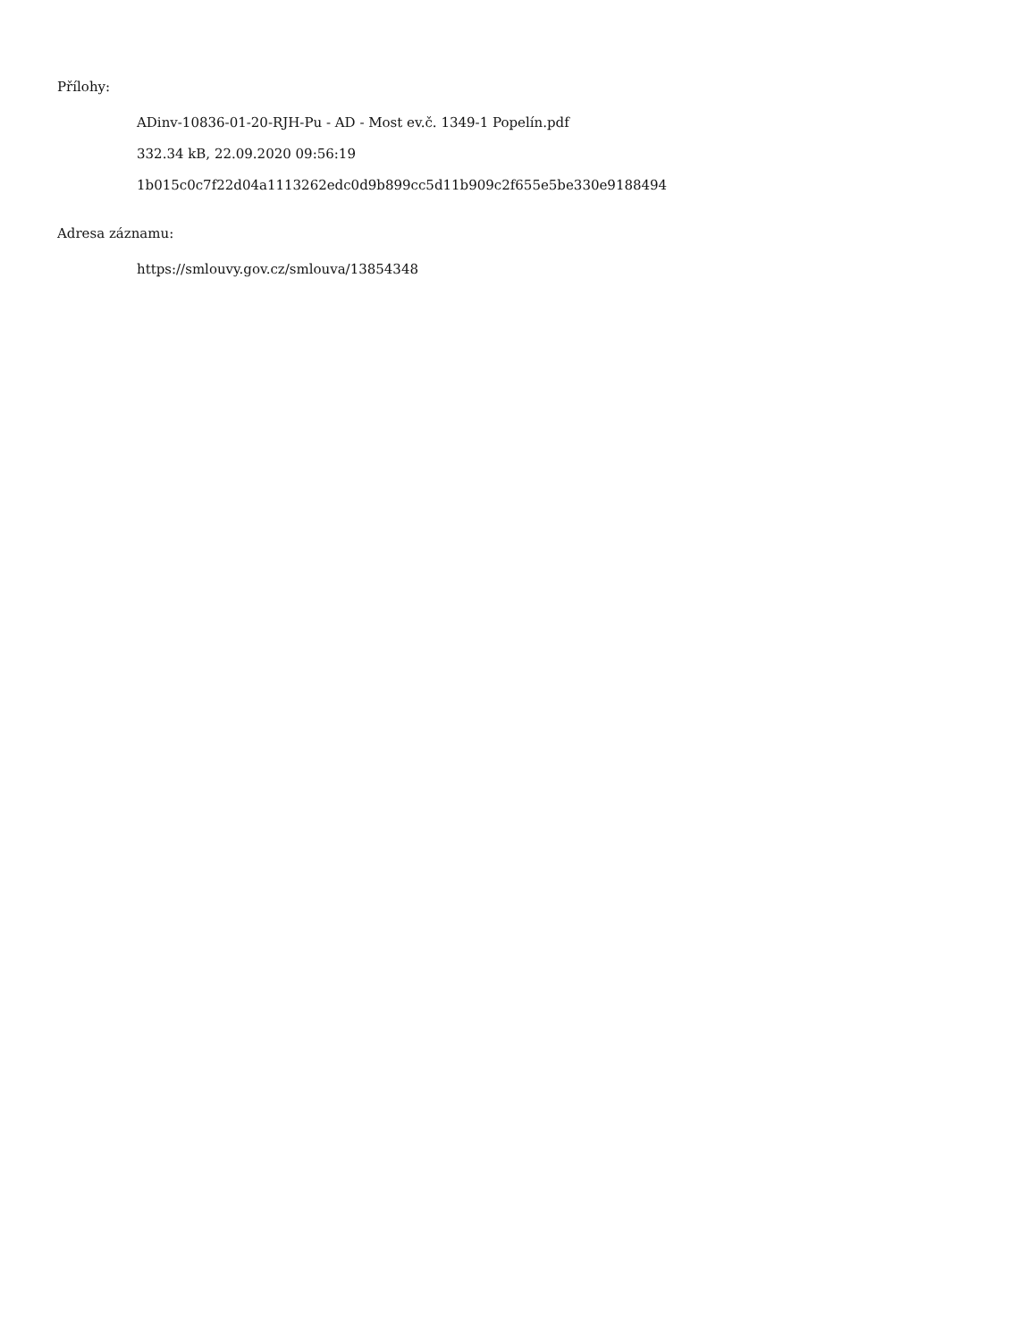Přílohy:
ADinv-10836-01-20-RJH-Pu - AD - Most ev.č. 1349-1 Popelín.pdf
332.34 kB, 22.09.2020 09:56:19
1b015c0c7f22d04a1113262edc0d9b899cc5d11b909c2f655e5be330e9188494
Adresa záznamu:
https://smlouvy.gov.cz/smlouva/13854348